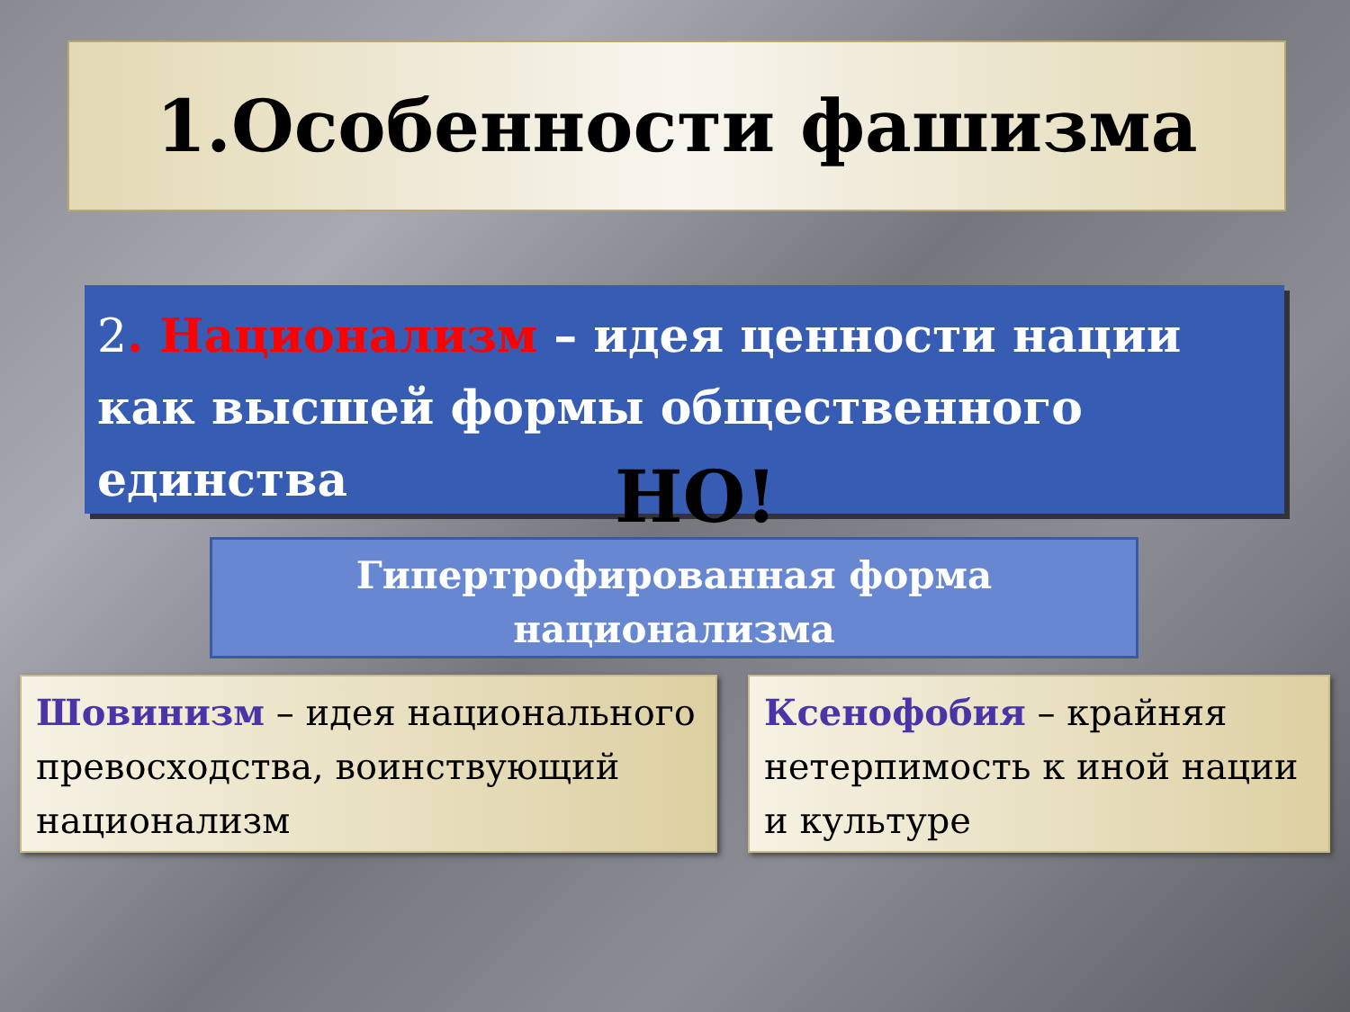1.Особенности фашизма
2. Национализм – идея ценности нации как высшей формы общественного единства
НО!
Гипертрофированная форма
национализма
Шовинизм – идея национального превосходства, воинствующий национализм
Ксенофобия – крайняя нетерпимость к иной нации и культуре